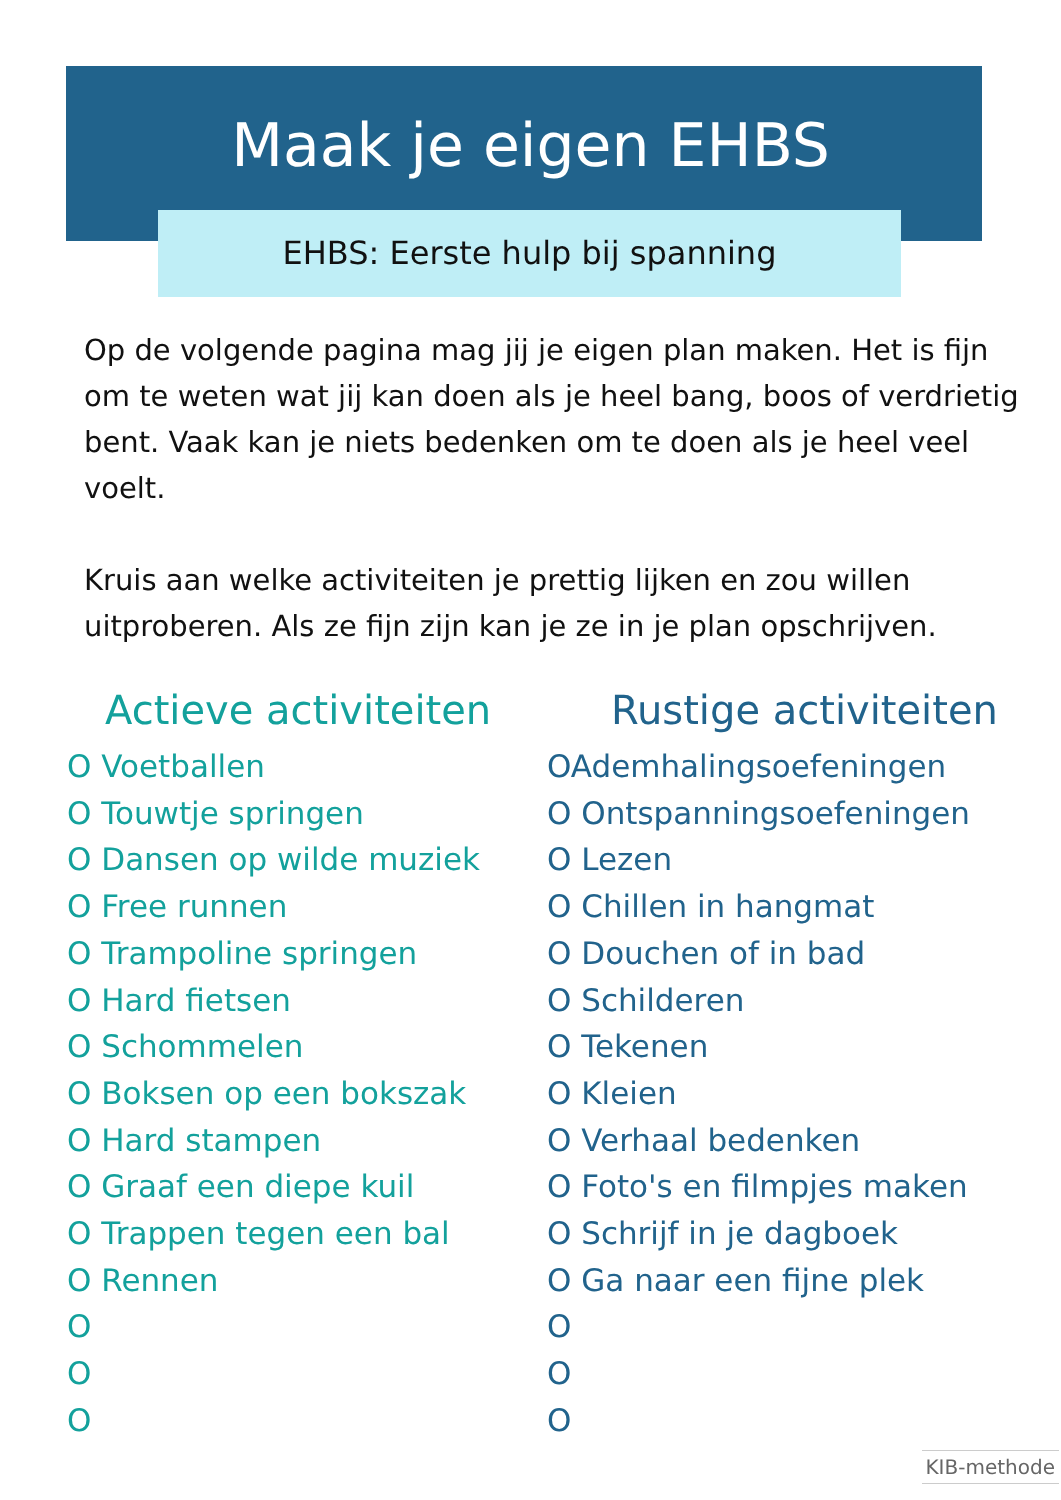Maak je eigen EHBS
EHBS: Eerste hulp bij spanning
Op de volgende pagina mag jij je eigen plan maken. Het is fijn om te weten wat jij kan doen als je heel bang, boos of verdrietig bent. Vaak kan je niets bedenken om te doen als je heel veel voelt.
Kruis aan welke activiteiten je prettig lijken en zou willen uitproberen. Als ze fijn zijn kan je ze in je plan opschrijven.
Actieve activiteiten
O Voetballen
O Touwtje springen
O Dansen op wilde muziek
O Free runnen
O Trampoline springen
O Hard fietsen
O Schommelen
O Boksen op een bokszak
O Hard stampen
O Graaf een diepe kuil
O Trappen tegen een bal
O Rennen
O
O
O
Rustige activiteiten
OAdemhalingsoefeningen
O Ontspanningsoefeningen
O Lezen
O Chillen in hangmat
O Douchen of in bad
O Schilderen
O Tekenen
O Kleien
O Verhaal bedenken
O Foto's en filmpjes maken
O Schrijf in je dagboek
O Ga naar een fijne plek
O
O
O
KIB-methode